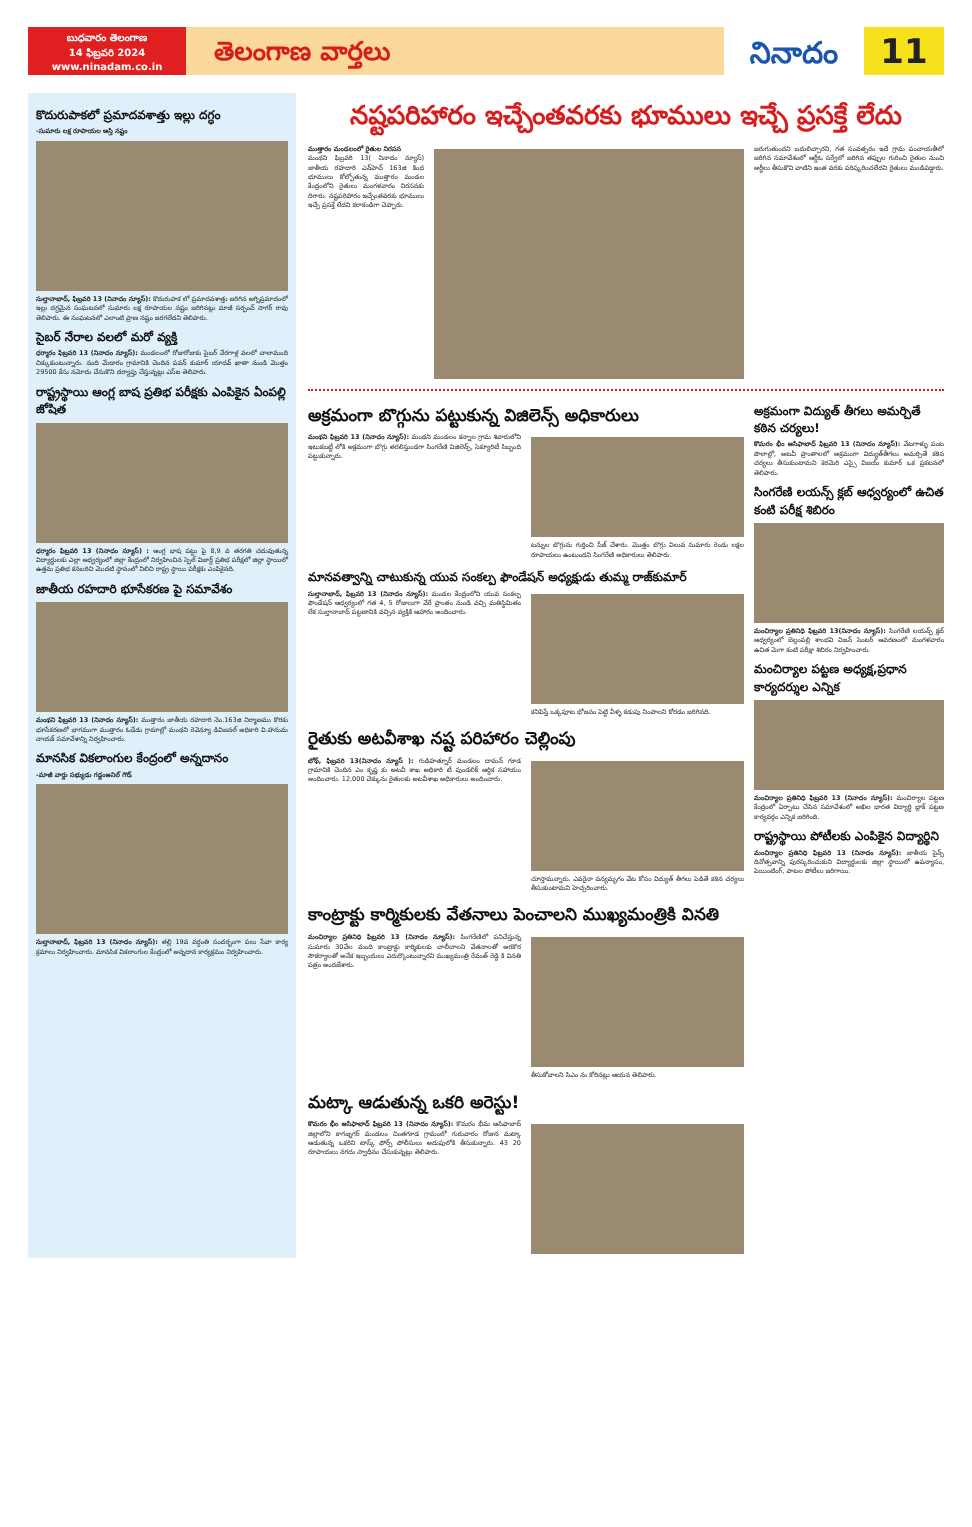బుధవారం తెలంగాణ
14 ఫిబ్రవరి 2024
www.ninadam.co.in
తెలంగాణ వార్తలు
నినాదం
11
కొదురుపాకలో ప్రమాదవశాత్తు ఇల్లు దగ్ధం
-సుమారు లక్ష రూపాయల ఆస్తి నష్టం
సుల్తానాబాద్, ఫిబ్రవరి 13 (నినాదం న్యూస్): కొదురుపాక లో ప్రమాదవశాత్తు జరిగిన అగ్నిప్రమాదంలో ఇల్లు దగ్ధమైన సంఘటనలో సుమారు లక్ష రూపాయల నష్టం జరిగినట్లు మాజీ సర్పంచ్ సాగర్ రావు తెలిపారు. ఈ సంఘటనలో ఎలాంటి ప్రాణ నష్టం జరగలేదని తెలిపారు.
సైబర్ నేరాల వలలో మరో వ్యక్తి
ధర్మారం ఫిబ్రవరి 13 (నినాదం న్యూస్): మండలంలో రోజురోజుకు సైబర్ నేరగాళ్ల వలలో చాలామంది చిక్కుకుంటున్నారు. నంది మేడారం గ్రామానికి చెందిన పవన్ కుమార్ యాదవ్ ఖాతా నుండి మొత్తం 29500 కేసు నమోదు చేసుకొని దర్యాప్తు చేస్తున్నట్లు ఎస్ఐ తెలిపారు.
రాష్ట్రస్థాయి ఆంగ్ల బాష ప్రతిభ పరీక్షకు ఎంపికైన ఏంపల్లి జోషిత
ధర్మారం ఫిబ్రవరి 13 (నినాదం న్యూస్) : ఆంగ్ల భాష పట్టు పై 8,9 వ తరగతి చదువుతున్న విద్యార్థులకు ఎల్లా ఆధ్వర్యంలో జిల్లా కేంద్రంలో నిర్వహించిన స్పెల్ విజార్డ్ ప్రతిభ పరీక్షలో జిల్లా స్థాయిలో ఉత్తమ ప్రతిభ కనబరిచి మొదటి స్థానంలో నిలిచి రాష్ట్ర స్థాయి పరీక్షకు ఎంపికైనది.
జాతీయ రహదారి భూసేకరణ పై సమావేశం
మంథని ఫిబ్రవరి 13 (నినాదం న్యూస్): ముత్తారం జాతీయ రహదారి నెం.163జి నిర్మాణము కొరకు భూసేకరణలో భాగముగా ముత్తారం ఓడేడు గ్రామాల్లో మంథని రెవెన్యూ డివిజనల్ అధికారి వి.హనుమ నాయక్ సమావేశాన్ని నిర్వహించారు.
మానసిక వికలాంగుల కేంద్రంలో అన్నదానం
-మాజీ వార్డు సభ్యుడు గడ్డంఅనిల్ గౌడ్
సుల్తానాబాద్, ఫిబ్రవరి 13 (నినాదం న్యూస్): తల్లి 19వ వర్ధంతి సందర్భంగా పలు సేవా కార్య క్రమాలు నిర్వహించారు. మానసిక వికలాంగుల కేంద్రంలో అన్నదాన కార్యక్రమం నిర్వహించారు.
నష్టపరిహారం ఇచ్చేంతవరకు భూములు ఇచ్చే ప్రసక్తే లేదు
ముత్తారం మండలంలో రైతుల నిరసన
మంథని ఫిబ్రవరి 13( నినాదం న్యూస్) జాతీయ రహదారి ఎన్‌హెచ్ 163జి కింద భూములు కోల్పోతున్న ముత్తారం మండల కేంద్రంలోని రైతులు మంగళవారం నిరసనకు దిగారు. నష్టపరిహారం ఇచ్చేంతవరకు భూములు ఇచ్చే ప్రసక్తే లేదని కరాకండిగా చెప్పారు.
జరుగుతుందని బదులిచ్చారని, గత సంవత్సరం ఇదే గ్రామ పంచాయతీలో జరిగిన సమావేశంలో ఆర్డీఓ సర్వేలో జరిగిన తప్పుల గురించి రైతుల నుంచి అర్జీలు తీసుకొని వాటిని ఇంత వరకు పరిష్కరించలేదని రైతులు మండిపడ్డారు.
అక్రమంగా బొగ్గును పట్టుకున్న విజిలెన్స్ అధికారులు
మంథని ఫిబ్రవరి 13 (నినాదం న్యూస్): మంథని మండలం కన్నాల గ్రామ శివారులోని ఇటుకబట్టీ లోకి అక్రమంగా బొగ్గు తరలిస్తుండగా సింగరేణి విజిలెన్స్, సెక్యూరిటీ సిబ్బంది పట్టుకున్నారు.
టన్నుల బొగ్గును గుర్తించి సీజ్ చేశారు. మొత్తం బొగ్గు విలువ సుమారు రెండు లక్షల రూపాయలు ఉంటుందని సింగరేణి అధికారులు తెలిపారు.
మానవత్వాన్ని చాటుకున్న యువ సంకల్ప ఫౌండేషన్ అధ్యక్షుడు తుమ్మ రాజ్‌కుమార్
సుల్తానాబాద్, ఫిబ్రవరి 13 (నినాదం న్యూస్): మండల కేంద్రంలోని యువ సంకల్ప ఫౌండేషన్ ఆధ్వర్యంలో గత 4, 5 రోజులుగా వేరే ప్రాంతం నుండి వచ్చి మతిస్థిమితం లేక సుల్తానాబాద్ పట్టణానికి వచ్చిన వ్యక్తికి ఆహారం అందించారు.
కనిపిస్తే ఒక్కపూట భోజనం పెట్టి వీళ్ళ కడుపు నింపాలని కోరడం జరిగినది.
రైతుకు అటవీశాఖ నష్ట పరిహారం చెల్లింపు
బోథ్, ఫిబ్రవరి 13(నినాదం న్యూస్ ): గుడిహత్నూర్ మండలం దామన్ గూడ గ్రామానికి చెందిన ఎం కృష్ణ కు అటవీ శాఖ అధికారి టీ పుండలిక్ ఆర్థిక సహాయం అందించారు. 12,000 చెక్కును రైతులకు అటవీశాఖ అధికారులు అందించారు.
చూస్తామన్నారు. ఎవరైనా వన్యమృగం వేట కోసం విద్యుత్ తీగలు పెడితే కఠిన చర్యలు తీసుకుంటామని హెచ్చరించారు.
కాంట్రాక్టు కార్మికులకు వేతనాలు పెంచాలని ముఖ్యమంత్రికి వినతి
మంచిర్యాల ప్రతినిధి ఫిబ్రవరి 13 (నినాదం న్యూస్): సింగరేణిలో పనిచేస్తున్న సుమారు 30వేల మంది కాంట్రాక్టు కార్మికులకు చాలీచాలని వేతనాలతో అరకొర సౌకర్యాలతో అనేక ఇబ్బందులు ఎదుర్కొంటున్నారని ముఖ్యమంత్రి రేవంత్ రెడ్డి కి వినతి పత్రం అందజేశారు.
తీసుకోవాలని సిఎం ను కోరినట్లు ఆయన తెలిపారు.
మట్కా ఆడుతున్న ఒకరి అరెస్టు!
కొమరం భీం ఆసిఫాబాద్ ఫిబ్రవరి 13 (నినాదం న్యూస్): కొమరం భీమ ఆసిఫాబాద్ జిల్లాలోని కాగజ్నగర్ మండలం చింతగూడ గ్రామంలో గురువారం రోజున మట్కా ఆడుతున్న ఒకరిని టాస్క్ ఫోర్స్ పోలీసులు అదుపులోకి తీసుకున్నారు. 43 20 రూపాయలు నగదు స్వాధీనం చేసుకున్నట్లు తెలిపారు.
అక్రమంగా విద్యుత్ తీగలు అమర్చితే కఠిన చర్యలు!
కొమరం భీం ఆసిఫాబాద్ ఫిబ్రవరి 13 (నినాదం న్యూస్): వేటగాళ్ళు పంట పొలాల్లో, అటవీ ప్రాంతాలలో అక్రమంగా విద్యుత్‌తీగలు అమర్చితే కఠిన చర్యలు తీసుకుంటామని కెరమెరి ఎస్సై విజయ్ కుమార్ ఒక ప్రకటనలో తెలిపారు.
సింగరేణి లయన్స్ క్లబ్ ఆధ్వర్యంలో ఉచిత కంటి పరీక్ష శిబిరం
మంచిర్యాల ప్రతినిధి ఫిబ్రవరి 13(నినాదం న్యూస్): సింగరేణి లయన్స్ క్లబ్ ఆధ్వర్యంలో బెల్లంపల్లి శాంభవి విజన్ సెంటర్ ఆవరణంలో మంగళవారం ఉచిత మెగా కంటి పరీక్షా శిబిరం నిర్వహించారు.
మంచిర్యాల పట్టణ అధ్యక్ష,ప్రధాన కార్యదర్శుల ఎన్నిక
మంచిర్యాల ప్రతినిధి ఫిబ్రవరి 13 (నినాదం న్యూస్): మంచిర్యాల పట్టణ కేంద్రంలో ఏర్పాటు చేసిన సమావేశంలో అఖిల భారత విద్యార్థి బ్లాక్ పట్టణ కార్యవర్గం ఎన్నిక జరిగింది.
రాష్ట్రస్థాయి పోటీలకు ఎంపికైన విద్యార్థిని
మంచిర్యాల ప్రతినిధి ఫిబ్రవరి 13 (నినాదం న్యూస్): జాతీయ సైన్స్ దినోత్సవాన్ని పురస్కరించుకుని విద్యార్థులకు జిల్లా స్థాయిలో ఉపన్యాసం, పెయింటింగ్, పాటల పోటీలు జరిగాయి.